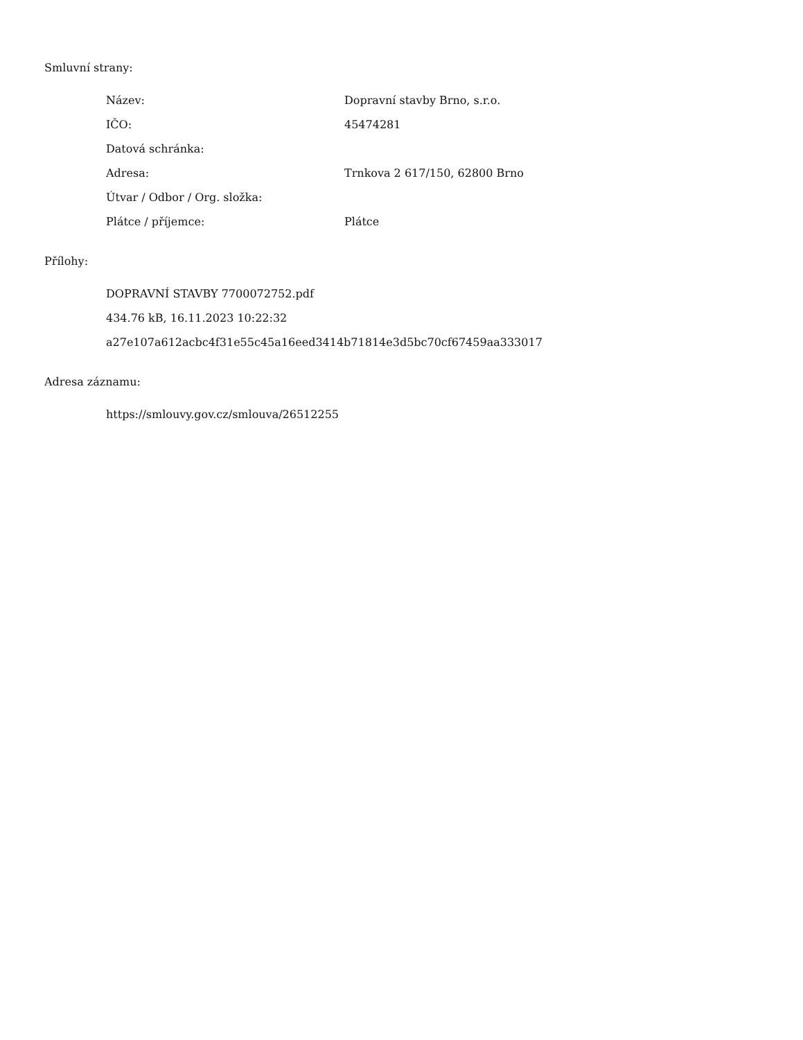Smluvní strany:
| Název: | Dopravní stavby Brno, s.r.o. |
| IČO: | 45474281 |
| Datová schránka: | |
| Adresa: | Trnkova 2 617/150, 62800 Brno |
| Útvar / Odbor / Org. složka: | |
| Plátce / příjemce: | Plátce |
Přílohy:
DOPRAVNÍ STAVBY 7700072752.pdf
434.76 kB, 16.11.2023 10:22:32
a27e107a612acbc4f31e55c45a16eed3414b71814e3d5bc70cf67459aa333017
Adresa záznamu:
https://smlouvy.gov.cz/smlouva/26512255